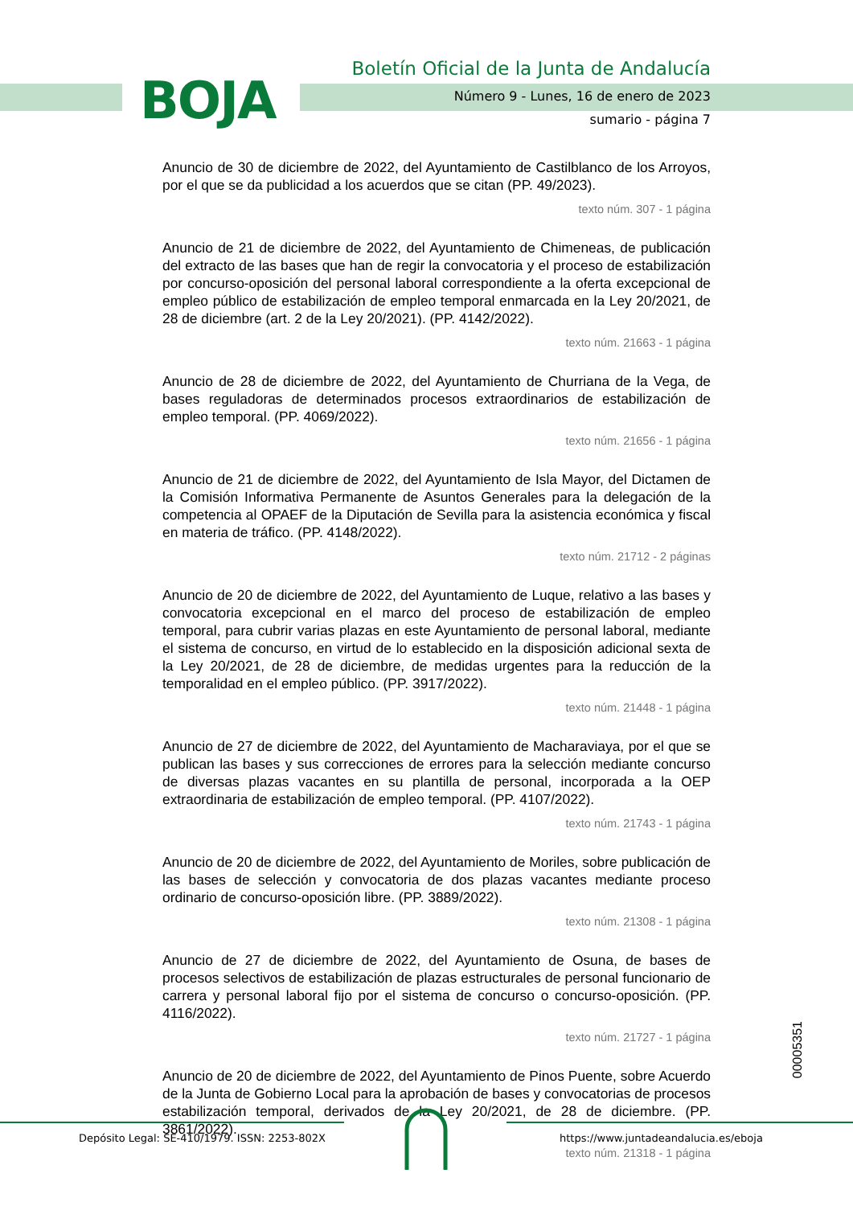BOJA
Boletín Oficial de la Junta de Andalucía
Número 9 - Lunes, 16 de enero de 2023
sumario - página 7
Anuncio de 30 de diciembre de 2022, del Ayuntamiento de Castilblanco de los Arroyos, por el que se da publicidad a los acuerdos que se citan (PP. 49/2023).
texto núm. 307 - 1 página
Anuncio de 21 de diciembre de 2022, del Ayuntamiento de Chimeneas, de publicación del extracto de las bases que han de regir la convocatoria y el proceso de estabilización por concurso-oposición del personal laboral correspondiente a la oferta excepcional de empleo público de estabilización de empleo temporal enmarcada en la Ley 20/2021, de 28 de diciembre (art. 2 de la Ley 20/2021). (PP. 4142/2022).
texto núm. 21663 - 1 página
Anuncio de 28 de diciembre de 2022, del Ayuntamiento de Churriana de la Vega, de bases reguladoras de determinados procesos extraordinarios de estabilización de empleo temporal. (PP. 4069/2022).
texto núm. 21656 - 1 página
Anuncio de 21 de diciembre de 2022, del Ayuntamiento de Isla Mayor, del Dictamen de la Comisión Informativa Permanente de Asuntos Generales para la delegación de la competencia al OPAEF de la Diputación de Sevilla para la asistencia económica y fiscal en materia de tráfico. (PP. 4148/2022).
texto núm. 21712 - 2 páginas
Anuncio de 20 de diciembre de 2022, del Ayuntamiento de Luque, relativo a las bases y convocatoria excepcional en el marco del proceso de estabilización de empleo temporal, para cubrir varias plazas en este Ayuntamiento de personal laboral, mediante el sistema de concurso, en virtud de lo establecido en la disposición adicional sexta de la Ley 20/2021, de 28 de diciembre, de medidas urgentes para la reducción de la temporalidad en el empleo público. (PP. 3917/2022).
texto núm. 21448 - 1 página
Anuncio de 27 de diciembre de 2022, del Ayuntamiento de Macharaviaya, por el que se publican las bases y sus correcciones de errores para la selección mediante concurso de diversas plazas vacantes en su plantilla de personal, incorporada a la OEP extraordinaria de estabilización de empleo temporal. (PP. 4107/2022).
texto núm. 21743 - 1 página
Anuncio de 20 de diciembre de 2022, del Ayuntamiento de Moriles, sobre publicación de las bases de selección y convocatoria de dos plazas vacantes mediante proceso ordinario de concurso-oposición libre. (PP. 3889/2022).
texto núm. 21308 - 1 página
Anuncio de 27 de diciembre de 2022, del Ayuntamiento de Osuna, de bases de procesos selectivos de estabilización de plazas estructurales de personal funcionario de carrera y personal laboral fijo por el sistema de concurso o concurso-oposición. (PP. 4116/2022).
texto núm. 21727 - 1 página
Anuncio de 20 de diciembre de 2022, del Ayuntamiento de Pinos Puente, sobre Acuerdo de la Junta de Gobierno Local para la aprobación de bases y convocatorias de procesos estabilización temporal, derivados de la Ley 20/2021, de 28 de diciembre. (PP. 3861/2022).
texto núm. 21318 - 1 página
00005351
Depósito Legal: SE-410/1979. ISSN: 2253-802X
https://www.juntadeandalucia.es/eboja